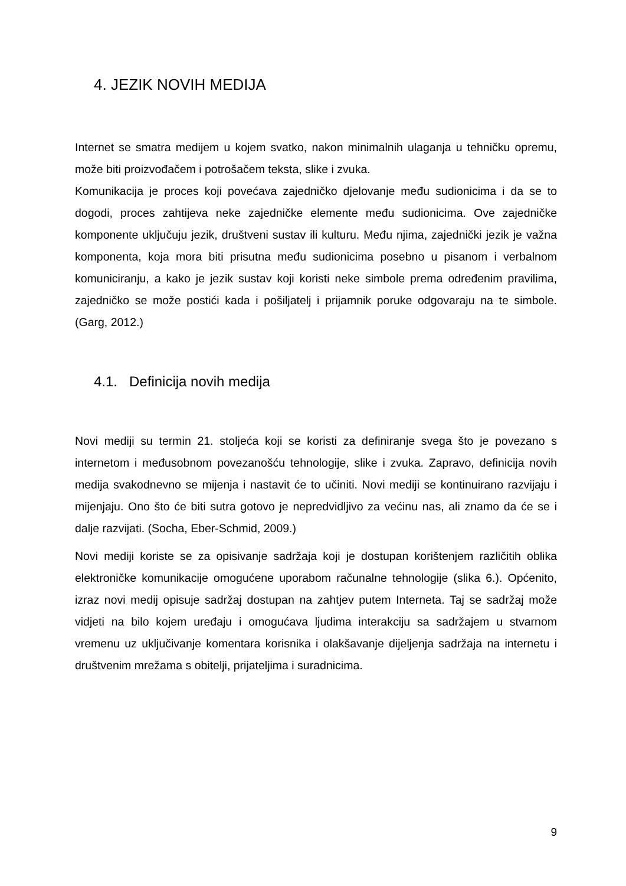4. JEZIK NOVIH MEDIJA
Internet se smatra medijem u kojem svatko, nakon minimalnih ulaganja u tehničku opremu, može biti proizvođačem i potrošačem teksta, slike i zvuka.
Komunikacija je proces koji povećava zajedničko djelovanje među sudionicima i da se to dogodi, proces zahtijeva neke zajedničke elemente među sudionicima. Ove zajedničke komponente uključuju jezik, društveni sustav ili kulturu. Među njima, zajednički jezik je važna komponenta, koja mora biti prisutna među sudionicima posebno u pisanom i verbalnom komuniciranju, a kako je jezik sustav koji koristi neke simbole prema određenim pravilima, zajedničko se može postići kada i pošiljatelj i prijamnik poruke odgovaraju na te simbole. (Garg, 2012.)
4.1. Definicija novih medija
Novi mediji su termin 21. stoljeća koji se koristi za definiranje svega što je povezano s internetom i međusobnom povezanošću tehnologije, slike i zvuka. Zapravo, definicija novih medija svakodnevno se mijenja i nastavit će to učiniti. Novi mediji se kontinuirano razvijaju i mijenjaju. Ono što će biti sutra gotovo je nepredvidljivo za većinu nas, ali znamo da će se i dalje razvijati. (Socha, Eber-Schmid, 2009.)
Novi mediji koriste se za opisivanje sadržaja koji je dostupan korištenjem različitih oblika elektroničke komunikacije omogućene uporabom računalne tehnologije (slika 6.). Općenito, izraz novi medij opisuje sadržaj dostupan na zahtjev putem Interneta. Taj se sadržaj može vidjeti na bilo kojem uređaju i omogućava ljudima interakciju sa sadržajem u stvarnom vremenu uz uključivanje komentara korisnika i olakšavanje dijeljenja sadržaja na internetu i društvenim mrežama s obitelji, prijateljima i suradnicima.
9